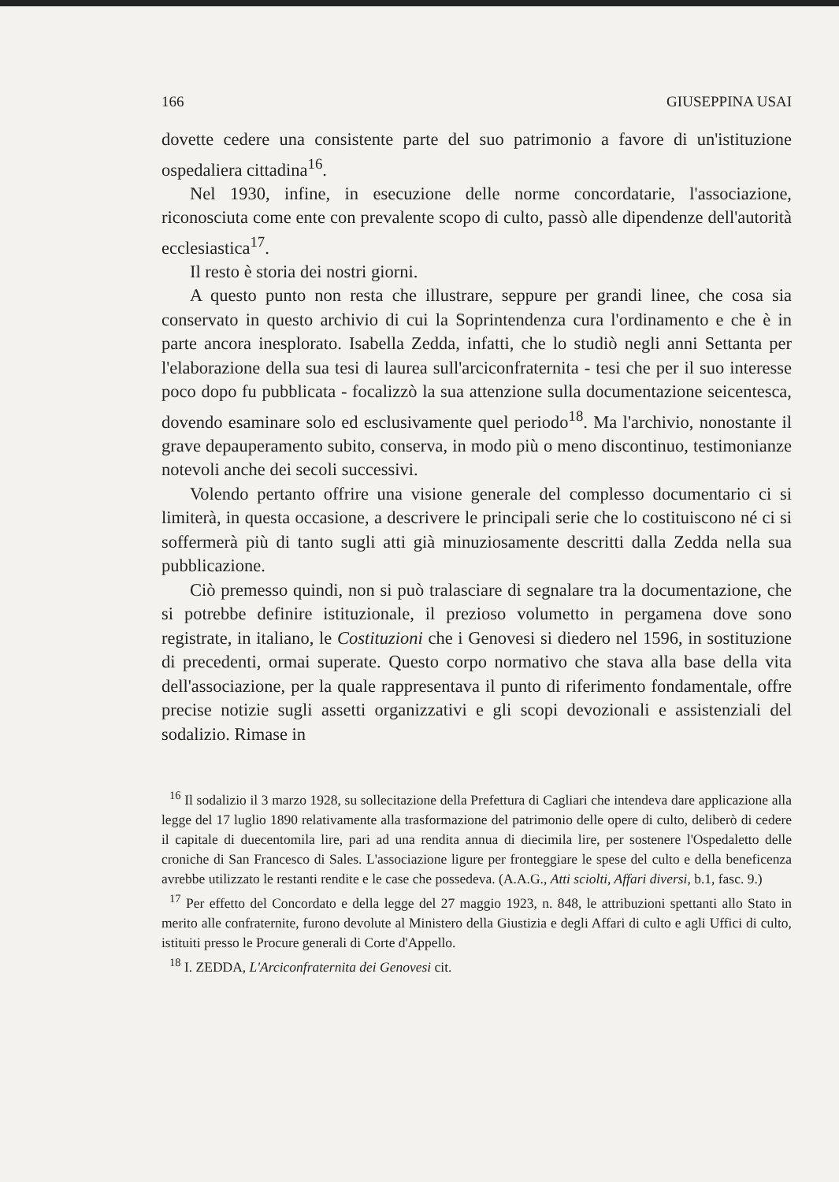166 GIUSEPPINA USAI
dovette cedere una consistente parte del suo patrimonio a favore di un'istituzione ospedaliera cittadina<sup>16</sup>.
Nel 1930, infine, in esecuzione delle norme concordatarie, l'associazione, riconosciuta come ente con prevalente scopo di culto, passò alle dipendenze dell'autorità ecclesiastica<sup>17</sup>.
Il resto è storia dei nostri giorni.
A questo punto non resta che illustrare, seppure per grandi linee, che cosa sia conservato in questo archivio di cui la Soprintendenza cura l'ordinamento e che è in parte ancora inesplorato. Isabella Zedda, infatti, che lo studiò negli anni Settanta per l'elaborazione della sua tesi di laurea sull'arciconfraternita - tesi che per il suo interesse poco dopo fu pubblicata - focalizzò la sua attenzione sulla documentazione seicentesca, dovendo esaminare solo ed esclusivamente quel periodo<sup>18</sup>. Ma l'archivio, nonostante il grave depauperamento subito, conserva, in modo più o meno discontinuo, testimonianze notevoli anche dei secoli successivi.
Volendo pertanto offrire una visione generale del complesso documentario ci si limiterà, in questa occasione, a descrivere le principali serie che lo costituiscono né ci si soffermerà più di tanto sugli atti già minuziosamente descritti dalla Zedda nella sua pubblicazione.
Ciò premesso quindi, non si può tralasciare di segnalare tra la documentazione, che si potrebbe definire istituzionale, il prezioso volumetto in pergamena dove sono registrate, in italiano, le Costituzioni che i Genovesi si diedero nel 1596, in sostituzione di precedenti, ormai superate. Questo corpo normativo che stava alla base della vita dell'associazione, per la quale rappresentava il punto di riferimento fondamentale, offre precise notizie sugli assetti organizzativi e gli scopi devozionali e assistenziali del sodalizio. Rimase in
<sup>16</sup> Il sodalizio il 3 marzo 1928, su sollecitazione della Prefettura di Cagliari che intendeva dare applicazione alla legge del 17 luglio 1890 relativamente alla trasformazione del patrimonio delle opere di culto, deliberò di cedere il capitale di duecentomila lire, pari ad una rendita annua di diecimila lire, per sostenere l'Ospedaletto delle croniche di San Francesco di Sales. L'associazione ligure per fronteggiare le spese del culto e della beneficenza avrebbe utilizzato le restanti rendite e le case che possedeva. (A.A.G., Atti sciolti, Affari diversi, b.1, fasc. 9.)
<sup>17</sup> Per effetto del Concordato e della legge del 27 maggio 1923, n. 848, le attribuzioni spettanti allo Stato in merito alle confraternite, furono devolute al Ministero della Giustizia e degli Affari di culto e agli Uffici di culto, istituiti presso le Procure generali di Corte d'Appello.
<sup>18</sup> I. ZEDDA, L'Arciconfraternita dei Genovesi cit.